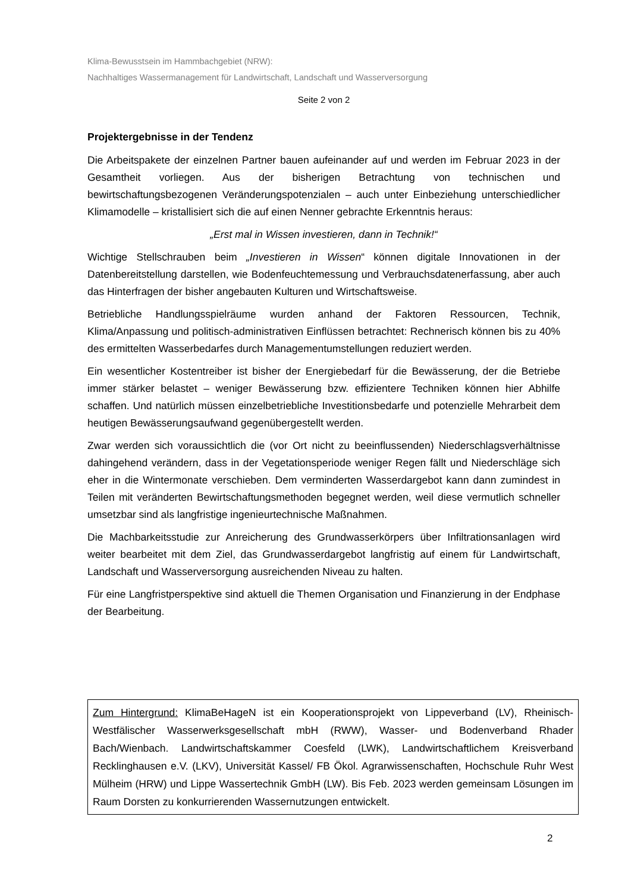Klima-Bewusstsein im Hammbachgebiet (NRW):
Nachhaltiges Wassermanagement für Landwirtschaft, Landschaft und Wasserversorgung
Seite 2 von 2
Projektergebnisse in der Tendenz
Die Arbeitspakete der einzelnen Partner bauen aufeinander auf und werden im Februar 2023 in der Gesamtheit vorliegen. Aus der bisherigen Betrachtung von technischen und bewirtschaftungsbezogenen Veränderungspotenzialen – auch unter Einbeziehung unterschiedlicher Klimamodelle – kristallisiert sich die auf einen Nenner gebrachte Erkenntnis heraus:
„Erst mal in Wissen investieren, dann in Technik!“
Wichtige Stellschrauben beim „Investieren in Wissen“ können digitale Innovationen in der Datenbereitstellung darstellen, wie Bodenfeuchtemessung und Verbrauchsdatenerfassung, aber auch das Hinterfragen der bisher angebauten Kulturen und Wirtschaftsweise.
Betriebliche Handlungsspielräume wurden anhand der Faktoren Ressourcen, Technik, Klima/Anpassung und politisch-administrativen Einflüssen betrachtet: Rechnerisch können bis zu 40% des ermittelten Wasserbedarfes durch Managementumstellungen reduziert werden.
Ein wesentlicher Kostentreiber ist bisher der Energiebedarf für die Bewässerung, der die Betriebe immer stärker belastet – weniger Bewässerung bzw. effizientere Techniken können hier Abhilfe schaffen. Und natürlich müssen einzelbetriebliche Investitionsbedarfe und potenzielle Mehrarbeit dem heutigen Bewässerungsaufwand gegenübergestellt werden.
Zwar werden sich voraussichtlich die (vor Ort nicht zu beeinflussenden) Niederschlagsverhältnisse dahingehend verändern, dass in der Vegetationsperiode weniger Regen fällt und Niederschläge sich eher in die Wintermonate verschieben. Dem verminderten Wasserdargebot kann dann zumindest in Teilen mit veränderten Bewirtschaftungsmethoden begegnet werden, weil diese vermutlich schneller umsetzbar sind als langfristige ingenieurtechnische Maßnahmen.
Die Machbarkeitsstudie zur Anreicherung des Grundwasserkörpers über Infiltrationsanlagen wird weiter bearbeitet mit dem Ziel, das Grundwasserdargebot langfristig auf einem für Landwirtschaft, Landschaft und Wasserversorgung ausreichenden Niveau zu halten.
Für eine Langfristperspektive sind aktuell die Themen Organisation und Finanzierung in der Endphase der Bearbeitung.
Zum Hintergrund: KlimaBeHageN ist ein Kooperationsprojekt von Lippeverband (LV), Rheinisch-Westfälischer Wasserwerksgesellschaft mbH (RWW), Wasser- und Bodenverband Rhader Bach/Wienbach. Landwirtschaftskammer Coesfeld (LWK), Landwirtschaftlichem Kreisverband Recklinghausen e.V. (LKV), Universität Kassel/ FB Ökol. Agrarwissenschaften, Hochschule Ruhr West Mülheim (HRW) und Lippe Wassertechnik GmbH (LW). Bis Feb. 2023 werden gemeinsam Lösungen im Raum Dorsten zu konkurrierenden Wassernutzungen entwickelt.
2